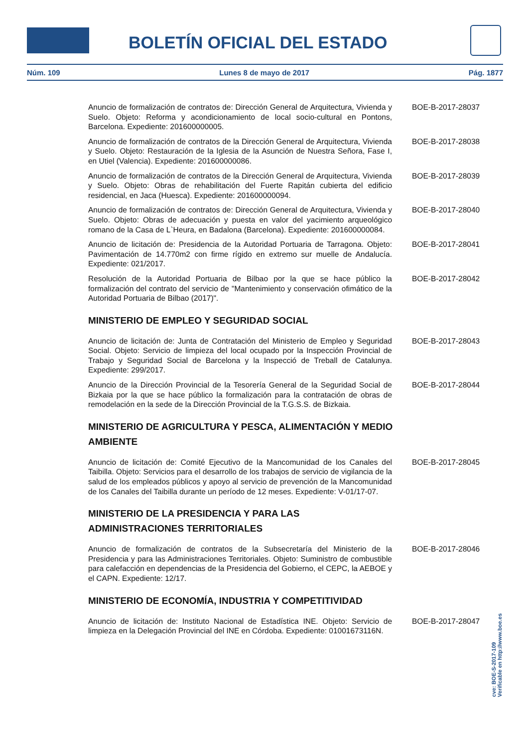BOLETÍN OFICIAL DEL ESTADO
Núm. 109 Lunes 8 de mayo de 2017 Pág. 1877
Anuncio de formalización de contratos de: Dirección General de Arquitectura, Vivienda y Suelo. Objeto: Reforma y acondicionamiento de local socio-cultural en Pontons, Barcelona. Expediente: 201600000005.
BOE-B-2017-28037
Anuncio de formalización de contratos de la Dirección General de Arquitectura, Vivienda y Suelo. Objeto: Restauración de la Iglesia de la Asunción de Nuestra Señora, Fase I, en Utiel (Valencia). Expediente: 201600000086.
BOE-B-2017-28038
Anuncio de formalización de contratos de la Dirección General de Arquitectura, Vivienda y Suelo. Objeto: Obras de rehabilitación del Fuerte Rapitán cubierta del edificio residencial, en Jaca (Huesca). Expediente: 201600000094.
BOE-B-2017-28039
Anuncio de formalización de contratos de: Dirección General de Arquitectura, Vivienda y Suelo. Objeto: Obras de adecuación y puesta en valor del yacimiento arqueológico romano de la Casa de L`Heura, en Badalona (Barcelona). Expediente: 201600000084.
BOE-B-2017-28040
Anuncio de licitación de: Presidencia de la Autoridad Portuaria de Tarragona. Objeto: Pavimentación de 14.770m2 con firme rígido en extremo sur muelle de Andalucía. Expediente: 021/2017.
BOE-B-2017-28041
Resolución de la Autoridad Portuaria de Bilbao por la que se hace público la formalización del contrato del servicio de "Mantenimiento y conservación ofimático de la Autoridad Portuaria de Bilbao (2017)".
BOE-B-2017-28042
MINISTERIO DE EMPLEO Y SEGURIDAD SOCIAL
Anuncio de licitación de: Junta de Contratación del Ministerio de Empleo y Seguridad Social. Objeto: Servicio de limpieza del local ocupado por la Inspección Provincial de Trabajo y Seguridad Social de Barcelona y la Inspecció de Treball de Catalunya. Expediente: 299/2017.
BOE-B-2017-28043
Anuncio de la Dirección Provincial de la Tesorería General de la Seguridad Social de Bizkaia por la que se hace público la formalización para la contratación de obras de remodelación en la sede de la Dirección Provincial de la T.G.S.S. de Bizkaia.
BOE-B-2017-28044
MINISTERIO DE AGRICULTURA Y PESCA, ALIMENTACIÓN Y MEDIO AMBIENTE
Anuncio de licitación de: Comité Ejecutivo de la Mancomunidad de los Canales del Taibilla. Objeto: Servicios para el desarrollo de los trabajos de servicio de vigilancia de la salud de los empleados públicos y apoyo al servicio de prevención de la Mancomunidad de los Canales del Taibilla durante un período de 12 meses. Expediente: V-01/17-07.
BOE-B-2017-28045
MINISTERIO DE LA PRESIDENCIA Y PARA LAS ADMINISTRACIONES TERRITORIALES
Anuncio de formalización de contratos de la Subsecretaría del Ministerio de la Presidencia y para las Administraciones Territoriales. Objeto: Suministro de combustible para calefacción en dependencias de la Presidencia del Gobierno, el CEPC, la AEBOE y el CAPN. Expediente: 12/17.
BOE-B-2017-28046
MINISTERIO DE ECONOMÍA, INDUSTRIA Y COMPETITIVIDAD
Anuncio de licitación de: Instituto Nacional de Estadística INE. Objeto: Servicio de limpieza en la Delegación Provincial del INE en Córdoba. Expediente: 01001673116N.
BOE-B-2017-28047
cve: BOE-S-2017-109
Verificable en http://www.boe.es